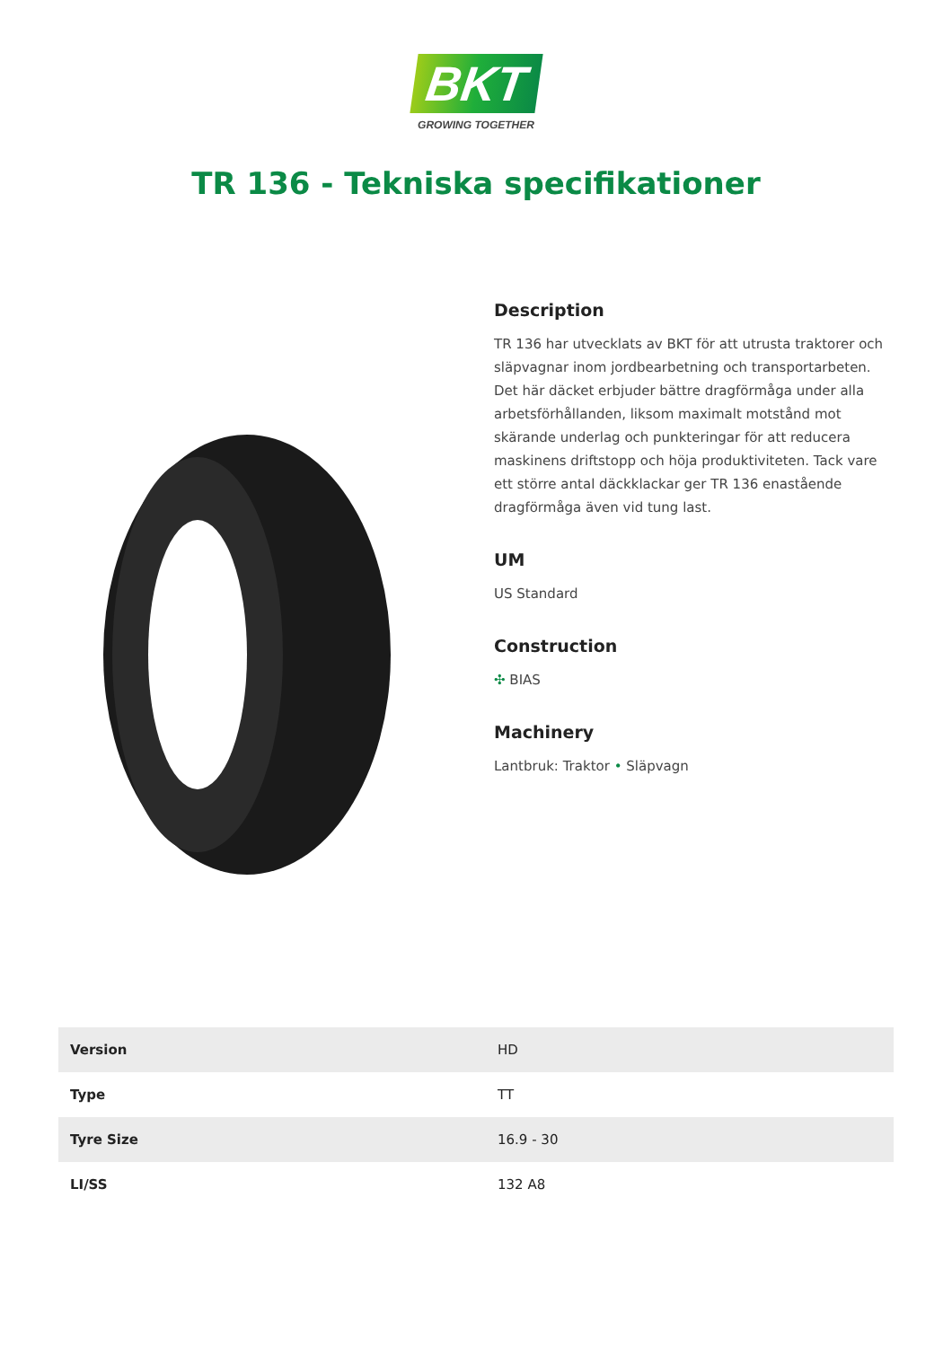BKT
GROWING TOGETHER
TR 136 - Tekniska specifikationer
Description
TR 136 har utvecklats av BKT för att utrusta traktorer och släpvagnar inom jordbearbetning och transportarbeten. Det här däcket erbjuder bättre dragförmåga under alla arbetsförhållanden, liksom maximalt motstånd mot skärande underlag och punkteringar för att reducera maskinens driftstopp och höja produktiviteten. Tack vare ett större antal däckklackar ger TR 136 enastående dragförmåga även vid tung last.
UM
US Standard
Construction
✣ BIAS
Machinery
Lantbruk: Traktor • Släpvagn
| Version | HD |
| Type | TT |
| Tyre Size | 16.9 - 30 |
| LI/SS | 132 A8 |